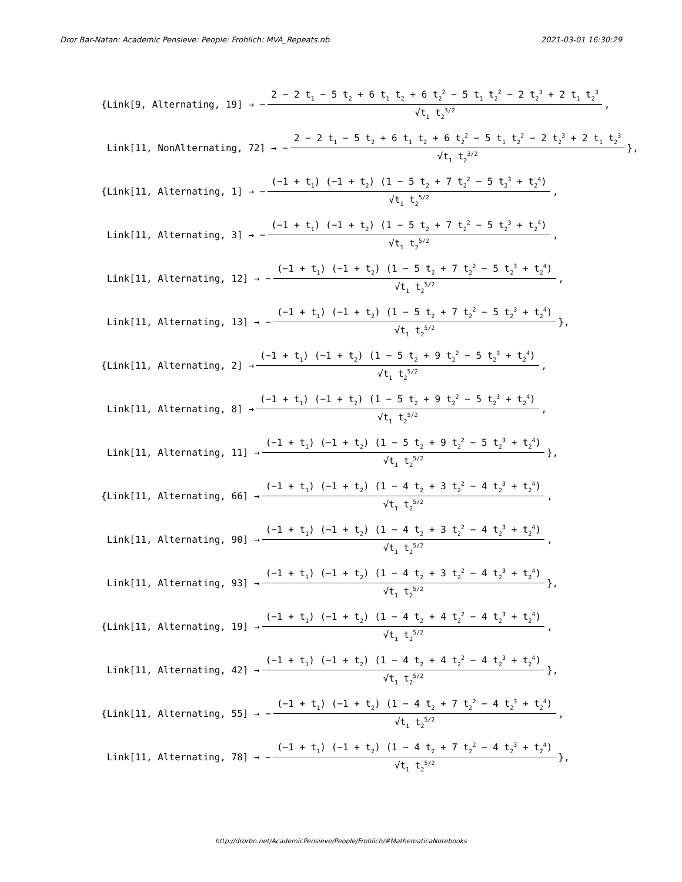Dror Bar-Natan: Academic Pensieve: People: Frohlich: MVA_Repeats.nb 2021-03-01 16:30:29
{Link[9, Alternating, 19] → − 2 − 2 t<sub>1</sub> − 5 t<sub>2</sub> + 6 t<sub>1</sub> t<sub>2</sub> + 6 t<sub>2</sub><sup>2</sup> − 5 t<sub>1</sub> t<sub>2</sub><sup>2</sup> − 2 t<sub>2</sub><sup>3</sup> + 2 t<sub>1</sub> t<sub>2</sub><sup>3</sup> √t<sub>1</sub> t<sub>2</sub><sup>3/2</sup>,
Link[11, NonAlternating, 72] → − 2 − 2 t<sub>1</sub> − 5 t<sub>2</sub> + 6 t<sub>1</sub> t<sub>2</sub> + 6 t<sub>2</sub><sup>2</sup> − 5 t<sub>1</sub> t<sub>2</sub><sup>2</sup> − 2 t<sub>2</sub><sup>3</sup> + 2 t<sub>1</sub> t<sub>2</sub><sup>3</sup> √t<sub>1</sub> t<sub>2</sub><sup>3/2</sup> },
{Link[11, Alternating, 1] → − (−1 + t<sub>1</sub>) (−1 + t<sub>2</sub>) (1 − 5 t<sub>2</sub> + 7 t<sub>2</sub><sup>2</sup> − 5 t<sub>2</sub><sup>3</sup> + t<sub>2</sub><sup>4</sup>) √t<sub>1</sub> t<sub>2</sub><sup>5/2</sup>,
Link[11, Alternating, 3] → − (−1 + t<sub>1</sub>) (−1 + t<sub>2</sub>) (1 − 5 t<sub>2</sub> + 7 t<sub>2</sub><sup>2</sup> − 5 t<sub>2</sub><sup>3</sup> + t<sub>2</sub><sup>4</sup>) √t<sub>1</sub> t<sub>2</sub><sup>5/2</sup>,
Link[11, Alternating, 12] → − (−1 + t<sub>1</sub>) (−1 + t<sub>2</sub>) (1 − 5 t<sub>2</sub> + 7 t<sub>2</sub><sup>2</sup> − 5 t<sub>2</sub><sup>3</sup> + t<sub>2</sub><sup>4</sup>) √t<sub>1</sub> t<sub>2</sub><sup>5/2</sup>,
Link[11, Alternating, 13] → − (−1 + t<sub>1</sub>) (−1 + t<sub>2</sub>) (1 − 5 t<sub>2</sub> + 7 t<sub>2</sub><sup>2</sup> − 5 t<sub>2</sub><sup>3</sup> + t<sub>2</sub><sup>4</sup>) √t<sub>1</sub> t<sub>2</sub><sup>5/2</sup> },
{Link[11, Alternating, 2] → (−1 + t<sub>1</sub>) (−1 + t<sub>2</sub>) (1 − 5 t<sub>2</sub> + 9 t<sub>2</sub><sup>2</sup> − 5 t<sub>2</sub><sup>3</sup> + t<sub>2</sub><sup>4</sup>) √t<sub>1</sub> t<sub>2</sub><sup>5/2</sup>,
Link[11, Alternating, 8] → (−1 + t<sub>1</sub>) (−1 + t<sub>2</sub>) (1 − 5 t<sub>2</sub> + 9 t<sub>2</sub><sup>2</sup> − 5 t<sub>2</sub><sup>3</sup> + t<sub>2</sub><sup>4</sup>) √t<sub>1</sub> t<sub>2</sub><sup>5/2</sup>,
Link[11, Alternating, 11] → (−1 + t<sub>1</sub>) (−1 + t<sub>2</sub>) (1 − 5 t<sub>2</sub> + 9 t<sub>2</sub><sup>2</sup> − 5 t<sub>2</sub><sup>3</sup> + t<sub>2</sub><sup>4</sup>) √t<sub>1</sub> t<sub>2</sub><sup>5/2</sup> },
{Link[11, Alternating, 66] → (−1 + t<sub>1</sub>) (−1 + t<sub>2</sub>) (1 − 4 t<sub>2</sub> + 3 t<sub>2</sub><sup>2</sup> − 4 t<sub>2</sub><sup>3</sup> + t<sub>2</sub><sup>4</sup>) √t<sub>1</sub> t<sub>2</sub><sup>5/2</sup>,
Link[11, Alternating, 90] → (−1 + t<sub>1</sub>) (−1 + t<sub>2</sub>) (1 − 4 t<sub>2</sub> + 3 t<sub>2</sub><sup>2</sup> − 4 t<sub>2</sub><sup>3</sup> + t<sub>2</sub><sup>4</sup>) √t<sub>1</sub> t<sub>2</sub><sup>5/2</sup>,
Link[11, Alternating, 93] → (−1 + t<sub>1</sub>) (−1 + t<sub>2</sub>) (1 − 4 t<sub>2</sub> + 3 t<sub>2</sub><sup>2</sup> − 4 t<sub>2</sub><sup>3</sup> + t<sub>2</sub><sup>4</sup>) √t<sub>1</sub> t<sub>2</sub><sup>5/2</sup> },
{Link[11, Alternating, 19] → (−1 + t<sub>1</sub>) (−1 + t<sub>2</sub>) (1 − 4 t<sub>2</sub> + 4 t<sub>2</sub><sup>2</sup> − 4 t<sub>2</sub><sup>3</sup> + t<sub>2</sub><sup>4</sup>) √t<sub>1</sub> t<sub>2</sub><sup>5/2</sup>,
Link[11, Alternating, 42] → (−1 + t<sub>1</sub>) (−1 + t<sub>2</sub>) (1 − 4 t<sub>2</sub> + 4 t<sub>2</sub><sup>2</sup> − 4 t<sub>2</sub><sup>3</sup> + t<sub>2</sub><sup>4</sup>) √t<sub>1</sub> t<sub>2</sub><sup>5/2</sup> },
{Link[11, Alternating, 55] → − (−1 + t<sub>1</sub>) (−1 + t<sub>2</sub>) (1 − 4 t<sub>2</sub> + 7 t<sub>2</sub><sup>2</sup> − 4 t<sub>2</sub><sup>3</sup> + t<sub>2</sub><sup>4</sup>) √t<sub>1</sub> t<sub>2</sub><sup>5/2</sup>,
Link[11, Alternating, 78] → − (−1 + t<sub>1</sub>) (−1 + t<sub>2</sub>) (1 − 4 t<sub>2</sub> + 7 t<sub>2</sub><sup>2</sup> − 4 t<sub>2</sub><sup>3</sup> + t<sub>2</sub><sup>4</sup>) √t<sub>1</sub> t<sub>2</sub><sup>5/2</sup> },
http://drorbn.net/AcademicPensieve/People/Frohlich/#MathematicaNotebooks